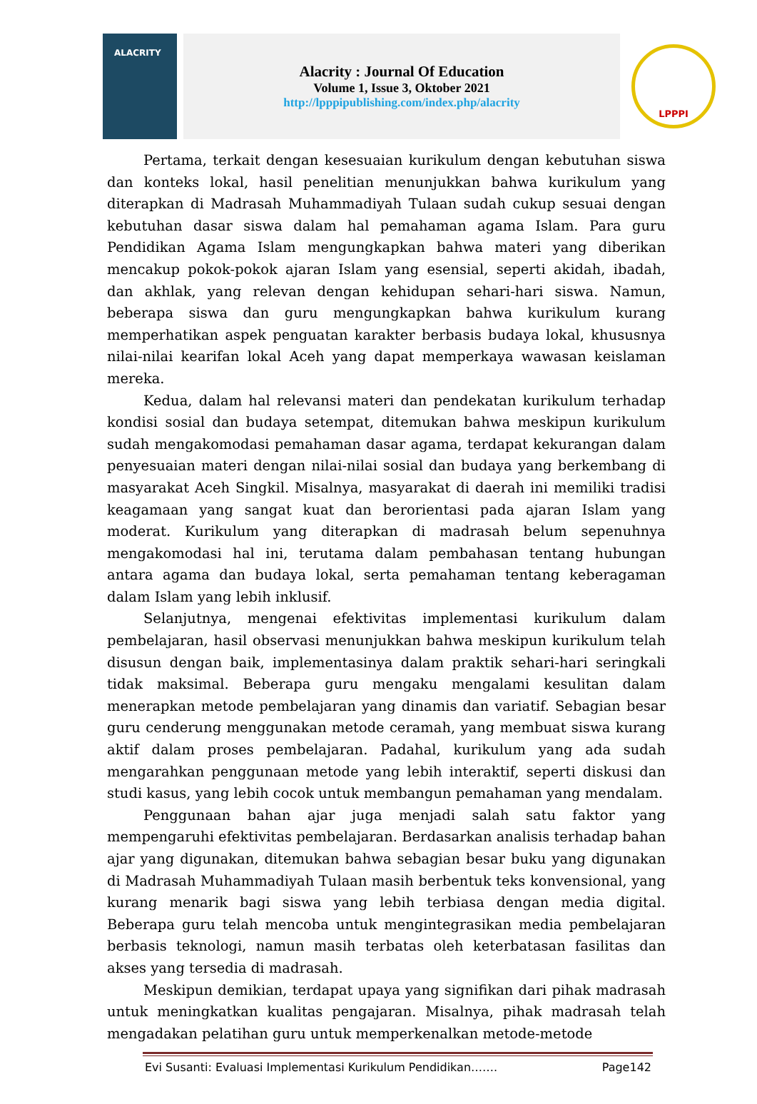ALACRITY
Alacrity : Journal Of Education
Volume 1, Issue 3, Oktober 2021
http://lpppipublishing.com/index.php/alacrity
LPPPI
Pertama, terkait dengan kesesuaian kurikulum dengan kebutuhan siswa dan konteks lokal, hasil penelitian menunjukkan bahwa kurikulum yang diterapkan di Madrasah Muhammadiyah Tulaan sudah cukup sesuai dengan kebutuhan dasar siswa dalam hal pemahaman agama Islam. Para guru Pendidikan Agama Islam mengungkapkan bahwa materi yang diberikan mencakup pokok-pokok ajaran Islam yang esensial, seperti akidah, ibadah, dan akhlak, yang relevan dengan kehidupan sehari-hari siswa. Namun, beberapa siswa dan guru mengungkapkan bahwa kurikulum kurang memperhatikan aspek penguatan karakter berbasis budaya lokal, khususnya nilai-nilai kearifan lokal Aceh yang dapat memperkaya wawasan keislaman mereka.
Kedua, dalam hal relevansi materi dan pendekatan kurikulum terhadap kondisi sosial dan budaya setempat, ditemukan bahwa meskipun kurikulum sudah mengakomodasi pemahaman dasar agama, terdapat kekurangan dalam penyesuaian materi dengan nilai-nilai sosial dan budaya yang berkembang di masyarakat Aceh Singkil. Misalnya, masyarakat di daerah ini memiliki tradisi keagamaan yang sangat kuat dan berorientasi pada ajaran Islam yang moderat. Kurikulum yang diterapkan di madrasah belum sepenuhnya mengakomodasi hal ini, terutama dalam pembahasan tentang hubungan antara agama dan budaya lokal, serta pemahaman tentang keberagaman dalam Islam yang lebih inklusif.
Selanjutnya, mengenai efektivitas implementasi kurikulum dalam pembelajaran, hasil observasi menunjukkan bahwa meskipun kurikulum telah disusun dengan baik, implementasinya dalam praktik sehari-hari seringkali tidak maksimal. Beberapa guru mengaku mengalami kesulitan dalam menerapkan metode pembelajaran yang dinamis dan variatif. Sebagian besar guru cenderung menggunakan metode ceramah, yang membuat siswa kurang aktif dalam proses pembelajaran. Padahal, kurikulum yang ada sudah mengarahkan penggunaan metode yang lebih interaktif, seperti diskusi dan studi kasus, yang lebih cocok untuk membangun pemahaman yang mendalam.
Penggunaan bahan ajar juga menjadi salah satu faktor yang mempengaruhi efektivitas pembelajaran. Berdasarkan analisis terhadap bahan ajar yang digunakan, ditemukan bahwa sebagian besar buku yang digunakan di Madrasah Muhammadiyah Tulaan masih berbentuk teks konvensional, yang kurang menarik bagi siswa yang lebih terbiasa dengan media digital. Beberapa guru telah mencoba untuk mengintegrasikan media pembelajaran berbasis teknologi, namun masih terbatas oleh keterbatasan fasilitas dan akses yang tersedia di madrasah.
Meskipun demikian, terdapat upaya yang signifikan dari pihak madrasah untuk meningkatkan kualitas pengajaran. Misalnya, pihak madrasah telah mengadakan pelatihan guru untuk memperkenalkan metode-metode
Evi Susanti: Evaluasi Implementasi Kurikulum Pendidikan……. Page142